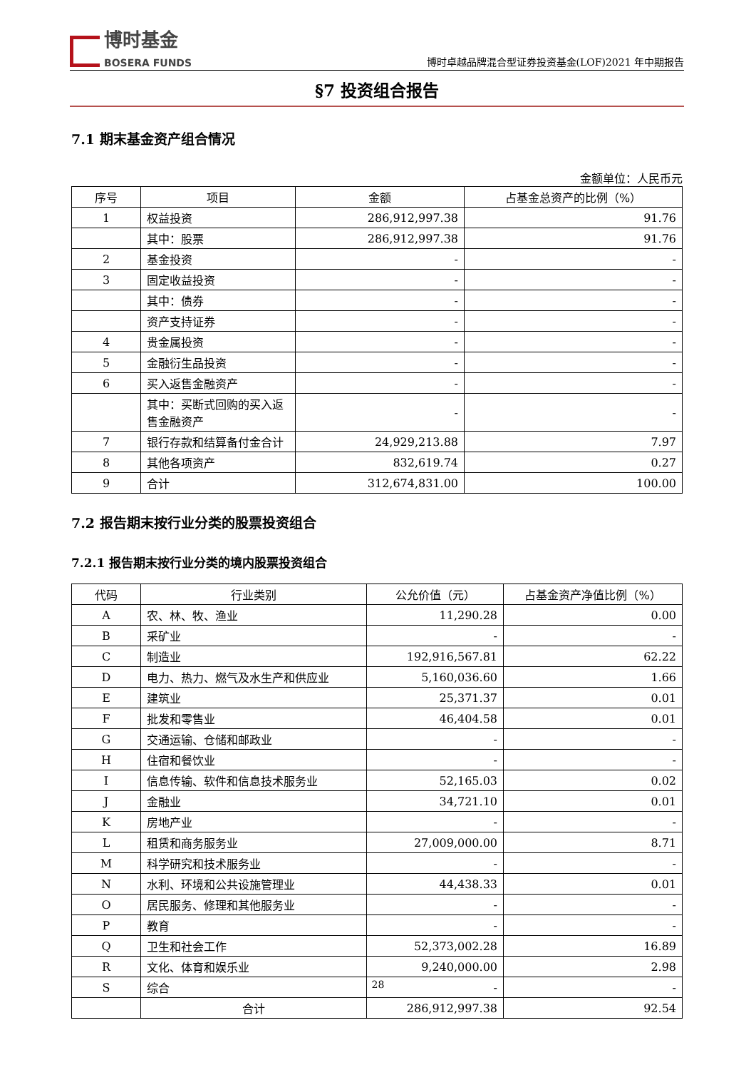博时基金
BOSERA FUNDS
博时卓越品牌混合型证券投资基金(LOF)2021 年中期报告
§7 投资组合报告
7.1 期末基金资产组合情况
金额单位：人民币元
| 序号 | 项目 | 金额 | 占基金总资产的比例（%） |
| --- | --- | --- | --- |
| 1 | 权益投资 | 286,912,997.38 | 91.76 |
| | 其中：股票 | 286,912,997.38 | 91.76 |
| 2 | 基金投资 | - | - |
| 3 | 固定收益投资 | - | - |
| | 其中：债券 | - | - |
| | 资产支持证券 | - | - |
| 4 | 贵金属投资 | - | - |
| 5 | 金融衍生品投资 | - | - |
| 6 | 买入返售金融资产 | - | - |
| | 其中：买断式回购的买入返售金融资产 | - | - |
| 7 | 银行存款和结算备付金合计 | 24,929,213.88 | 7.97 |
| 8 | 其他各项资产 | 832,619.74 | 0.27 |
| 9 | 合计 | 312,674,831.00 | 100.00 |
7.2 报告期末按行业分类的股票投资组合
7.2.1 报告期末按行业分类的境内股票投资组合
| 代码 | 行业类别 | 公允价值（元） | 占基金资产净值比例（%） |
| --- | --- | --- | --- |
| A | 农、林、牧、渔业 | 11,290.28 | 0.00 |
| B | 采矿业 | - | - |
| C | 制造业 | 192,916,567.81 | 62.22 |
| D | 电力、热力、燃气及水生产和供应业 | 5,160,036.60 | 1.66 |
| E | 建筑业 | 25,371.37 | 0.01 |
| F | 批发和零售业 | 46,404.58 | 0.01 |
| G | 交通运输、仓储和邮政业 | - | - |
| H | 住宿和餐饮业 | - | - |
| I | 信息传输、软件和信息技术服务业 | 52,165.03 | 0.02 |
| J | 金融业 | 34,721.10 | 0.01 |
| K | 房地产业 | - | - |
| L | 租赁和商务服务业 | 27,009,000.00 | 8.71 |
| M | 科学研究和技术服务业 | - | - |
| N | 水利、环境和公共设施管理业 | 44,438.33 | 0.01 |
| O | 居民服务、修理和其他服务业 | - | - |
| P | 教育 | - | - |
| Q | 卫生和社会工作 | 52,373,002.28 | 16.89 |
| R | 文化、体育和娱乐业 | 9,240,000.00 | 2.98 |
| S | 综合 | - | - |
| | 合计 | 286,912,997.38 | 92.54 |
28